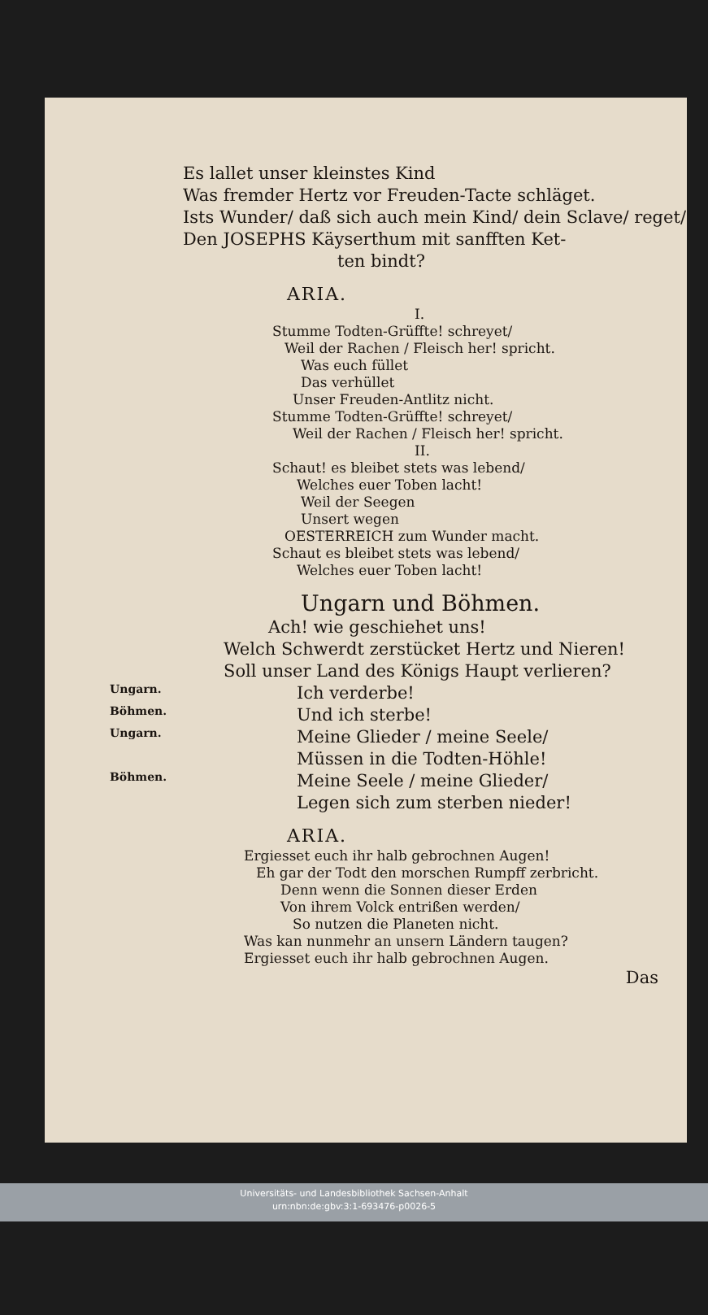Es lallet unser kleinstes Kind
Was fremder Hertz vor Freuden-Tacte schläget.
Ists Wunder/ daß sich auch mein Kind/ dein Sclave/ reget/
Den JOSEPHS Käyserthum mit sanfften Ket-
ten bindt?
ARIA.
I.
Stumme Todten-Grüffte! schreyet/
Weil der Rachen / Fleisch her! spricht.
Was euch füllet
Das verhüllet
Unser Freuden-Antlitz nicht.
Stumme Todten-Grüffte! schreyet/
Weil der Rachen / Fleisch her! spricht.
II.
Schaut! es bleibet stets was lebend/
Welches euer Toben lacht!
Weil der Seegen
Unsert wegen
OESTERREICH zum Wunder macht.
Schaut es bleibet stets was lebend/
Welches euer Toben lacht!
Ungarn und Böhmen.
Ach! wie geschiehet uns!
Welch Schwerdt zerstücket Hertz und Nieren!
Soll unser Land des Königs Haupt verlieren?
Ungarn.
Ich verderbe!
Böhmen.
Und ich sterbe!
Ungarn.
Meine Glieder / meine Seele/
Müssen in die Todten-Höhle!
Böhmen.
Meine Seele / meine Glieder/
Legen sich zum sterben nieder!
ARIA.
Ergiesset euch ihr halb gebrochnen Augen!
Eh gar der Todt den morschen Rumpff zerbricht.
Denn wenn die Sonnen dieser Erden
Von ihrem Volck entrißen werden/
So nutzen die Planeten nicht.
Was kan nunmehr an unsern Ländern taugen?
Ergiesset euch ihr halb gebrochnen Augen.
Das
Universitäts- und Landesbibliothek Sachsen-Anhalt
urn:nbn:de:gbv:3:1-693476-p0026-5